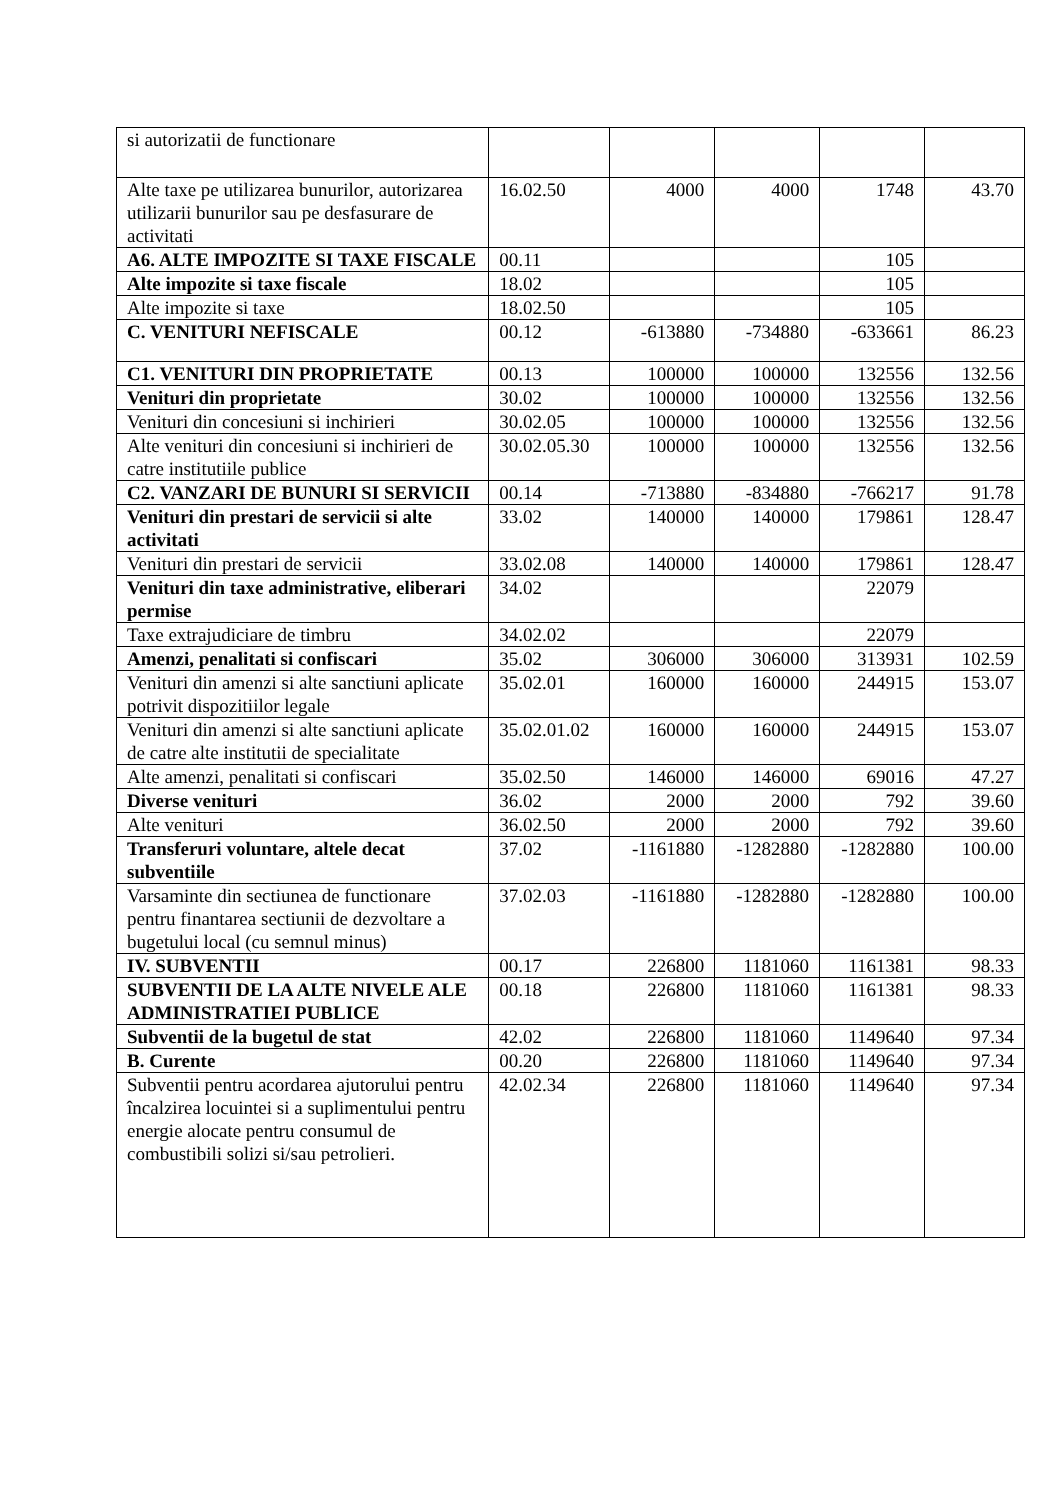| si autorizatii de functionare | | | | | |
| Alte taxe pe utilizarea bunurilor, autorizarea utilizarii bunurilor sau pe desfasurare de activitati | 16.02.50 | 4000 | 4000 | 1748 | 43.70 |
| A6. ALTE IMPOZITE SI TAXE FISCALE | 00.11 | | | 105 | |
| Alte impozite si taxe fiscale | 18.02 | | | 105 | |
| Alte impozite si taxe | 18.02.50 | | | 105 | |
| C. VENITURI NEFISCALE | 00.12 | -613880 | -734880 | -633661 | 86.23 |
| C1. VENITURI DIN PROPRIETATE | 00.13 | 100000 | 100000 | 132556 | 132.56 |
| Venituri din proprietate | 30.02 | 100000 | 100000 | 132556 | 132.56 |
| Venituri din concesiuni si inchirieri | 30.02.05 | 100000 | 100000 | 132556 | 132.56 |
| Alte venituri din concesiuni si inchirieri de catre institutiile publice | 30.02.05.30 | 100000 | 100000 | 132556 | 132.56 |
| C2. VANZARI DE BUNURI SI SERVICII | 00.14 | -713880 | -834880 | -766217 | 91.78 |
| Venituri din prestari de servicii si alte activitati | 33.02 | 140000 | 140000 | 179861 | 128.47 |
| Venituri din prestari de servicii | 33.02.08 | 140000 | 140000 | 179861 | 128.47 |
| Venituri din taxe administrative, eliberari permise | 34.02 | | | 22079 | |
| Taxe extrajudiciare de timbru | 34.02.02 | | | 22079 | |
| Amenzi, penalitati si confiscari | 35.02 | 306000 | 306000 | 313931 | 102.59 |
| Venituri din amenzi si alte sanctiuni aplicate potrivit dispozitiilor legale | 35.02.01 | 160000 | 160000 | 244915 | 153.07 |
| Venituri din amenzi si alte sanctiuni aplicate de catre alte institutii de specialitate | 35.02.01.02 | 160000 | 160000 | 244915 | 153.07 |
| Alte amenzi, penalitati si confiscari | 35.02.50 | 146000 | 146000 | 69016 | 47.27 |
| Diverse venituri | 36.02 | 2000 | 2000 | 792 | 39.60 |
| Alte venituri | 36.02.50 | 2000 | 2000 | 792 | 39.60 |
| Transferuri voluntare, altele decat subventiile | 37.02 | -1161880 | -1282880 | -1282880 | 100.00 |
| Varsaminte din sectiunea de functionare pentru finantarea sectiunii de dezvoltare a bugetului local (cu semnul minus) | 37.02.03 | -1161880 | -1282880 | -1282880 | 100.00 |
| IV. SUBVENTII | 00.17 | 226800 | 1181060 | 1161381 | 98.33 |
| SUBVENTII DE LA ALTE NIVELE ALE ADMINISTRATIEI PUBLICE | 00.18 | 226800 | 1181060 | 1161381 | 98.33 |
| Subventii de la bugetul de stat | 42.02 | 226800 | 1181060 | 1149640 | 97.34 |
| B. Curente | 00.20 | 226800 | 1181060 | 1149640 | 97.34 |
| Subventii pentru acordarea ajutorului pentru încalzirea locuintei si a suplimentului pentru energie alocate pentru consumul de combustibili solizi si/sau petrolieri. | 42.02.34 | 226800 | 1181060 | 1149640 | 97.34 |